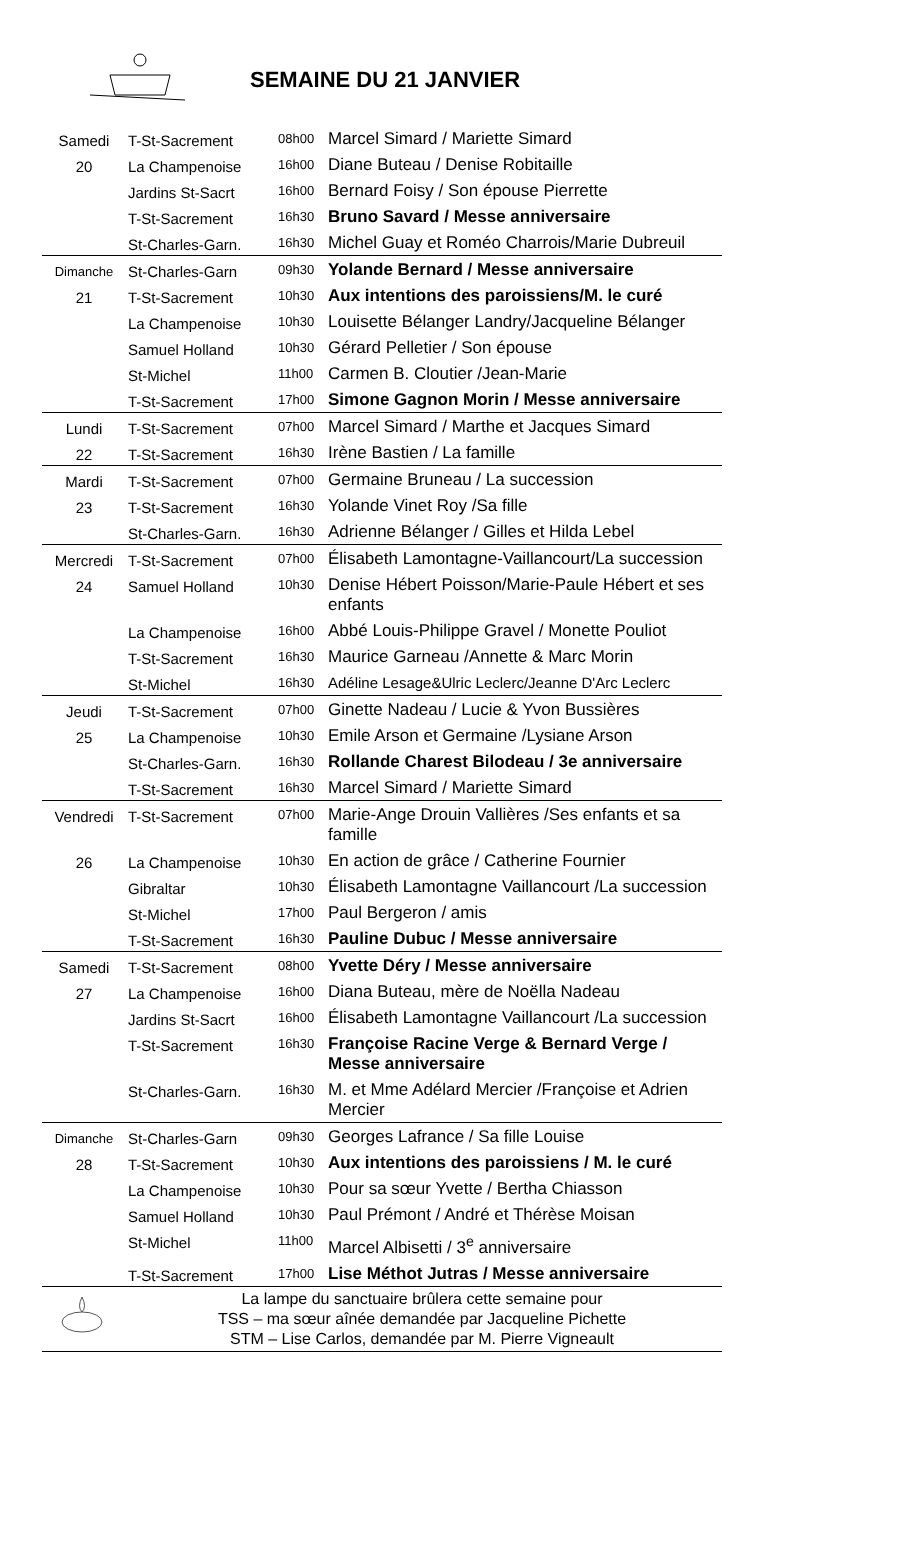SEMAINE DU 21 JANVIER
| Samedi | T-St-Sacrement | 08h00 | Marcel Simard / Mariette Simard |
| 20 | La Champenoise | 16h00 | Diane Buteau / Denise Robitaille |
| | Jardins St-Sacrt | 16h00 | Bernard Foisy / Son épouse Pierrette |
| | T-St-Sacrement | 16h30 | Bruno Savard / Messe anniversaire |
| | St-Charles-Garn. | 16h30 | Michel Guay et Roméo Charrois/Marie Dubreuil |
| Dimanche | St-Charles-Garn | 09h30 | Yolande Bernard / Messe anniversaire |
| 21 | T-St-Sacrement | 10h30 | Aux intentions des paroissiens/M. le curé |
| | La Champenoise | 10h30 | Louisette Bélanger Landry/Jacqueline Bélanger |
| | Samuel Holland | 10h30 | Gérard Pelletier / Son épouse |
| | St-Michel | 11h00 | Carmen B. Cloutier /Jean-Marie |
| | T-St-Sacrement | 17h00 | Simone Gagnon Morin / Messe anniversaire |
| Lundi | T-St-Sacrement | 07h00 | Marcel Simard / Marthe et Jacques Simard |
| 22 | T-St-Sacrement | 16h30 | Irène Bastien / La famille |
| Mardi | T-St-Sacrement | 07h00 | Germaine Bruneau / La succession |
| 23 | T-St-Sacrement | 16h30 | Yolande Vinet Roy /Sa fille |
| | St-Charles-Garn. | 16h30 | Adrienne Bélanger / Gilles et Hilda Lebel |
| Mercredi | T-St-Sacrement | 07h00 | Élisabeth Lamontagne-Vaillancourt/La succession |
| 24 | Samuel Holland | 10h30 | Denise Hébert Poisson/Marie-Paule Hébert et ses enfants |
| | La Champenoise | 16h00 | Abbé Louis-Philippe Gravel / Monette Pouliot |
| | T-St-Sacrement | 16h30 | Maurice Garneau /Annette & Marc Morin |
| | St-Michel | 16h30 | Adéline Lesage&Ulric Leclerc/Jeanne D'Arc Leclerc |
| Jeudi | T-St-Sacrement | 07h00 | Ginette Nadeau / Lucie & Yvon Bussières |
| 25 | La Champenoise | 10h30 | Emile Arson et Germaine /Lysiane Arson |
| | St-Charles-Garn. | 16h30 | Rollande Charest Bilodeau / 3e anniversaire |
| | T-St-Sacrement | 16h30 | Marcel Simard / Mariette Simard |
| Vendredi | T-St-Sacrement | 07h00 | Marie-Ange Drouin Vallières /Ses enfants et sa famille |
| 26 | La Champenoise | 10h30 | En action de grâce / Catherine Fournier |
| | Gibraltar | 10h30 | Élisabeth Lamontagne Vaillancourt /La succession |
| | St-Michel | 17h00 | Paul Bergeron / amis |
| | T-St-Sacrement | 16h30 | Pauline Dubuc / Messe anniversaire |
| Samedi | T-St-Sacrement | 08h00 | Yvette Déry / Messe anniversaire |
| 27 | La Champenoise | 16h00 | Diana Buteau, mère de Noëlla Nadeau |
| | Jardins St-Sacrt | 16h00 | Élisabeth Lamontagne Vaillancourt /La succession |
| | T-St-Sacrement | 16h30 | Françoise Racine Verge & Bernard Verge / Messe anniversaire |
| | St-Charles-Garn. | 16h30 | M. et Mme Adélard Mercier /Françoise et Adrien Mercier |
| Dimanche | St-Charles-Garn | 09h30 | Georges Lafrance / Sa fille Louise |
| 28 | T-St-Sacrement | 10h30 | Aux intentions des paroissiens / M. le curé |
| | La Champenoise | 10h30 | Pour sa sœur Yvette / Bertha Chiasson |
| | Samuel Holland | 10h30 | Paul Prémont / André et Thérèse Moisan |
| | St-Michel | 11h00 | Marcel Albisetti / 3<sup>e</sup> anniversaire |
| | T-St-Sacrement | 17h00 | Lise Méthot Jutras / Messe anniversaire |
La lampe du sanctuaire brûlera cette semaine pour
TSS – ma sœur aînée demandée par Jacqueline Pichette
STM – Lise Carlos, demandée par M. Pierre Vigneault